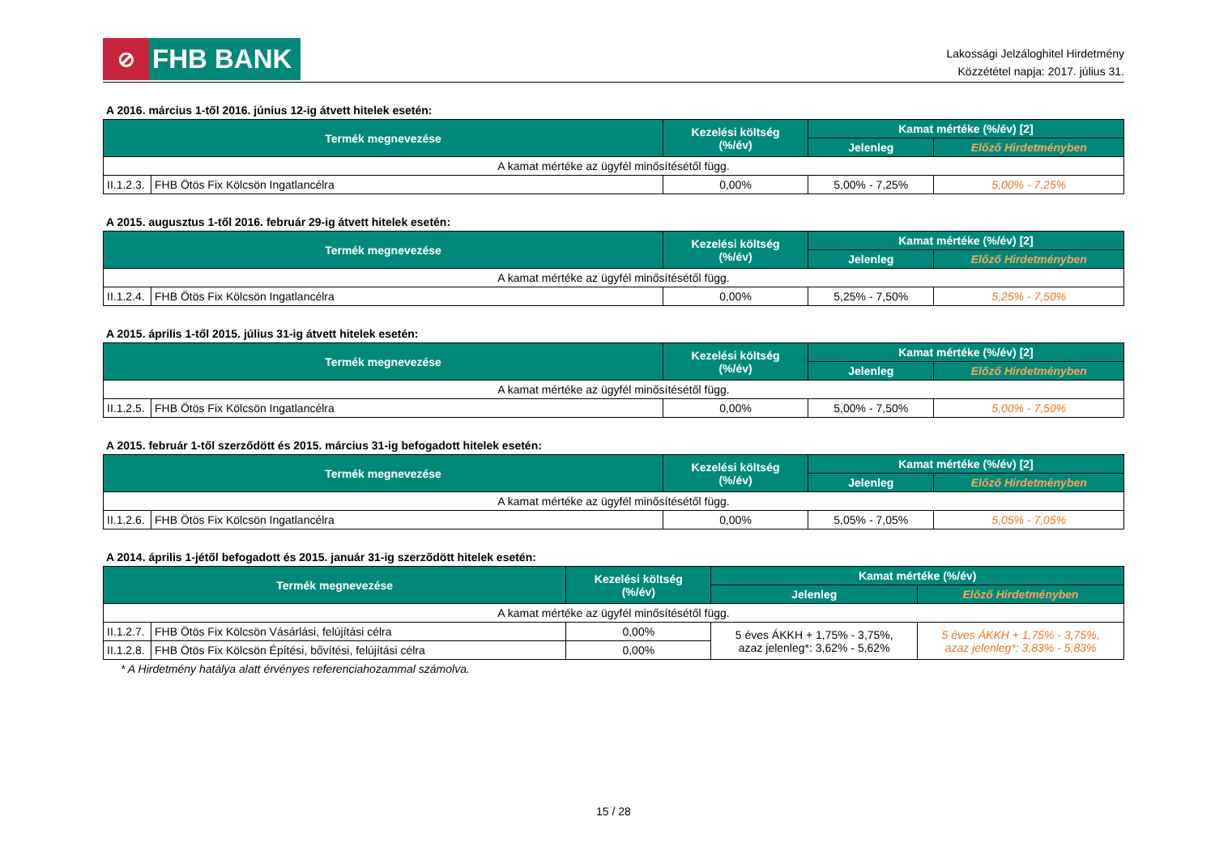⊘
FHB BANK
Lakossági Jelzáloghitel Hirdetmény
Közzététel napja: 2017. július 31.
A 2016. március 1-től 2016. június 12-ig átvett hitelek esetén:
| Termék megnevezése | | Kezelési költség (%/év) | Kamat mértéke (%/év) [2] | |
| --- | --- | --- | --- | --- |
| | | | Jelenleg | Előző Hirdetményben |
| A kamat mértéke az ügyfél minősítésétől függ. | | | | |
| II.1.2.3. | FHB Ötös Fix Kölcsön Ingatlancélra | 0,00% | 5,00% - 7,25% | 5,00% - 7,25% |
A 2015. augusztus 1-től 2016. február 29-ig átvett hitelek esetén:
| Termék megnevezése | | Kezelési költség (%/év) | Kamat mértéke (%/év) [2] | |
| --- | --- | --- | --- | --- |
| | | | Jelenleg | Előző Hirdetményben |
| A kamat mértéke az ügyfél minősítésétől függ. | | | | |
| II.1.2.4. | FHB Ötös Fix Kölcsön Ingatlancélra | 0,00% | 5,25% - 7,50% | 5,25% - 7,50% |
A 2015. április 1-től 2015. július 31-ig átvett hitelek esetén:
| Termék megnevezése | | Kezelési költség (%/év) | Kamat mértéke (%/év) [2] | |
| --- | --- | --- | --- | --- |
| | | | Jelenleg | Előző Hirdetményben |
| A kamat mértéke az ügyfél minősítésétől függ. | | | | |
| II.1.2.5. | FHB Ötös Fix Kölcsön Ingatlancélra | 0,00% | 5,00% - 7,50% | 5,00% - 7,50% |
A 2015. február 1-től szerződött és 2015. március 31-ig befogadott hitelek esetén:
| Termék megnevezése | | Kezelési költség (%/év) | Kamat mértéke (%/év) [2] | |
| --- | --- | --- | --- | --- |
| | | | Jelenleg | Előző Hirdetményben |
| A kamat mértéke az ügyfél minősítésétől függ. | | | | |
| II.1.2.6. | FHB Ötös Fix Kölcsön Ingatlancélra | 0,00% | 5,05% - 7,05% | 5,05% - 7,05% |
A 2014. április 1-jétől befogadott és 2015. január 31-ig szerződött hitelek esetén:
| Termék megnevezése | | Kezelési költség (%/év) | Kamat mértéke (%/év) | |
| --- | --- | --- | --- | --- |
| | | | Jelenleg | Előző Hirdetményben |
| A kamat mértéke az ügyfél minősítésétől függ. | | | | |
| II.1.2.7. | FHB Ötös Fix Kölcsön Vásárlási, felújítási célra | 0,00% | 5 éves ÁKKH + 1,75% - 3,75%, azaz jelenleg*: 3,62% - 5,62% | 5 éves ÁKKH + 1,75% - 3,75%, azaz jelenleg*: 3,83% - 5,83% |
| II.1.2.8. | FHB Ötös Fix Kölcsön Építési, bővítési, felújítási célra | 0,00% | | |
* A Hirdetmény hatálya alatt érvényes referenciahozammal számolva.
15 / 28